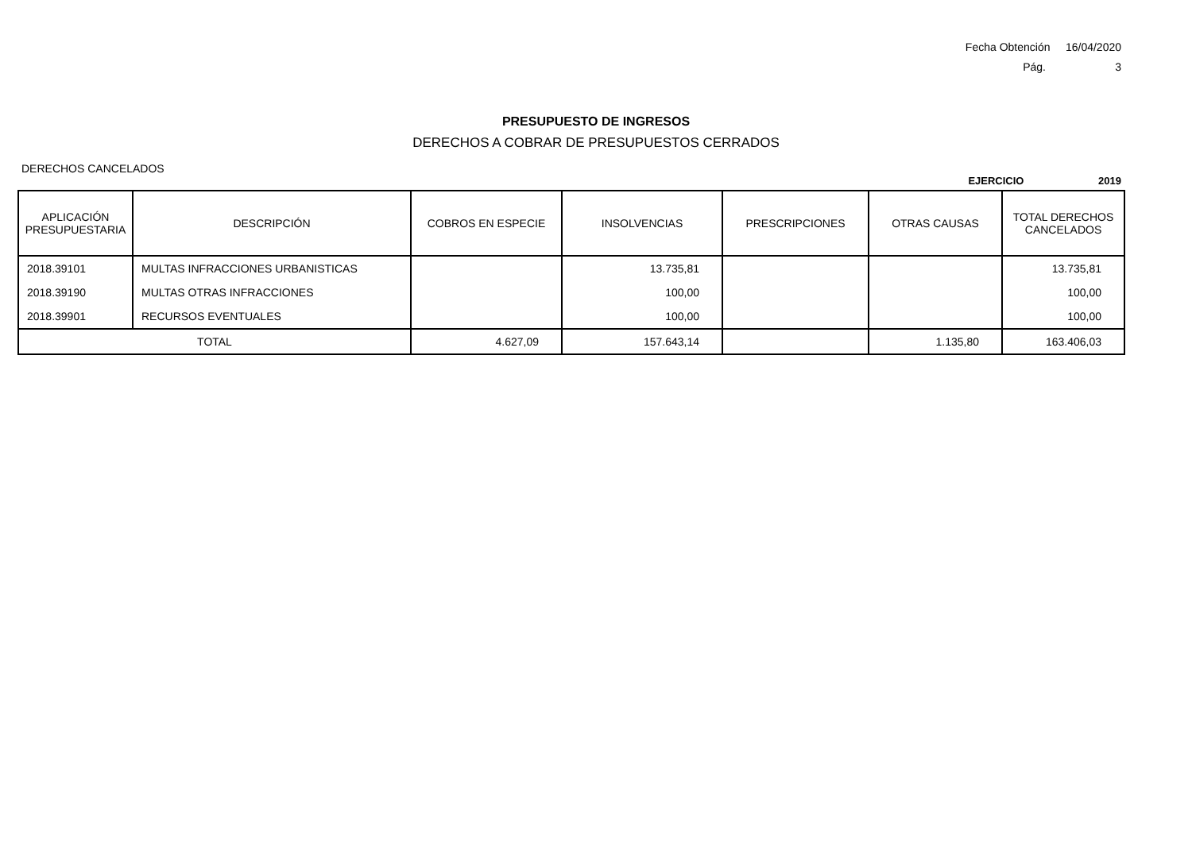Fecha Obtención 16/04/2020
Pág. 3
PRESUPUESTO DE INGRESOS
DERECHOS A COBRAR DE PRESUPUESTOS CERRADOS
DERECHOS CANCELADOS
EJERCICIO 2019
| APLICACIÓN PRESUPUESTARIA | DESCRIPCIÓN | COBROS EN ESPECIE | INSOLVENCIAS | PRESCRIPCIONES | OTRAS CAUSAS | TOTAL DERECHOS CANCELADOS |
| --- | --- | --- | --- | --- | --- | --- |
| 2018.39101 | MULTAS INFRACCIONES URBANISTICAS | | 13.735,81 | | | 13.735,81 |
| 2018.39190 | MULTAS OTRAS INFRACCIONES | | 100,00 | | | 100,00 |
| 2018.39901 | RECURSOS EVENTUALES | | 100,00 | | | 100,00 |
| TOTAL | | 4.627,09 | 157.643,14 | | 1.135,80 | 163.406,03 |